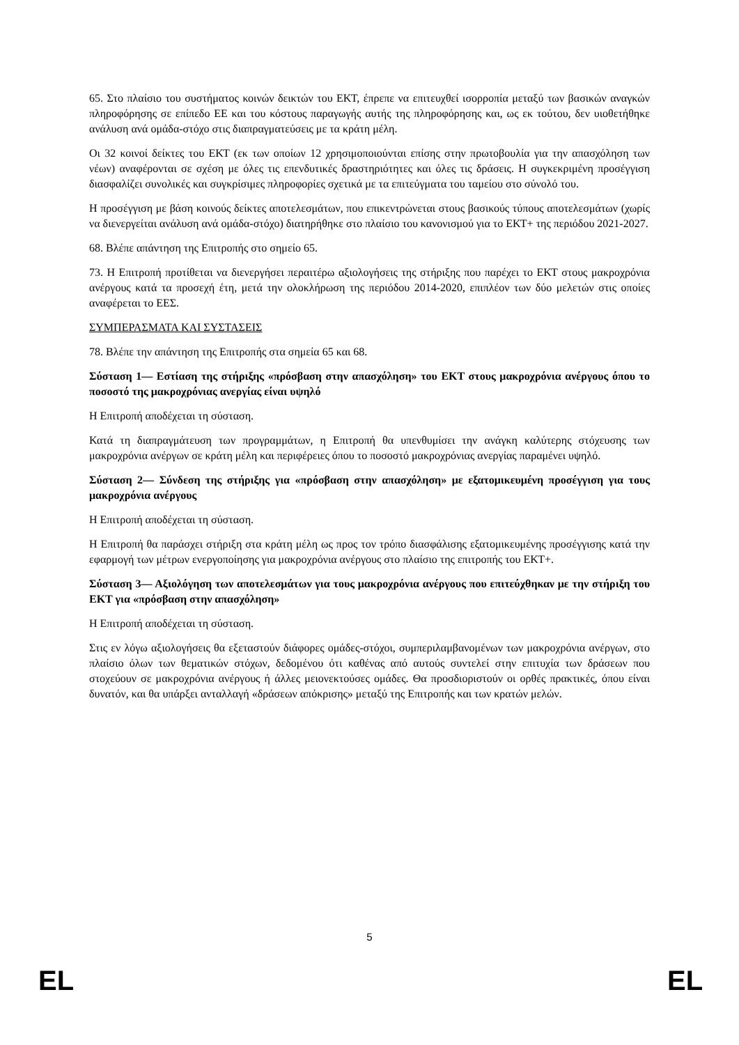65. Στο πλαίσιο του συστήματος κοινών δεικτών του ΕΚΤ, έπρεπε να επιτευχθεί ισορροπία μεταξύ των βασικών αναγκών πληροφόρησης σε επίπεδο ΕΕ και του κόστους παραγωγής αυτής της πληροφόρησης και, ως εκ τούτου, δεν υιοθετήθηκε ανάλυση ανά ομάδα-στόχο στις διαπραγματεύσεις με τα κράτη μέλη.
Οι 32 κοινοί δείκτες του ΕΚΤ (εκ των οποίων 12 χρησιμοποιούνται επίσης στην πρωτοβουλία για την απασχόληση των νέων) αναφέρονται σε σχέση με όλες τις επενδυτικές δραστηριότητες και όλες τις δράσεις. Η συγκεκριμένη προσέγγιση διασφαλίζει συνολικές και συγκρίσιμες πληροφορίες σχετικά με τα επιτεύγματα του ταμείου στο σύνολό του.
Η προσέγγιση με βάση κοινούς δείκτες αποτελεσμάτων, που επικεντρώνεται στους βασικούς τύπους αποτελεσμάτων (χωρίς να διενεργείται ανάλυση ανά ομάδα-στόχο) διατηρήθηκε στο πλαίσιο του κανονισμού για το ΕΚΤ+ της περιόδου 2021-2027.
68. Βλέπε απάντηση της Επιτροπής στο σημείο 65.
73. Η Επιτροπή προτίθεται να διενεργήσει περαιτέρω αξιολογήσεις της στήριξης που παρέχει το ΕΚΤ στους μακροχρόνια ανέργους κατά τα προσεχή έτη, μετά την ολοκλήρωση της περιόδου 2014-2020, επιπλέον των δύο μελετών στις οποίες αναφέρεται το ΕΕΣ.
ΣΥΜΠΕΡΑΣΜΑΤΑ ΚΑΙ ΣΥΣΤΑΣΕΙΣ
78. Βλέπε την απάντηση της Επιτροπής στα σημεία 65 και 68.
Σύσταση 1— Εστίαση της στήριξης «πρόσβαση στην απασχόληση» του ΕΚΤ στους μακροχρόνια ανέργους όπου το ποσοστό της μακροχρόνιας ανεργίας είναι υψηλό
Η Επιτροπή αποδέχεται τη σύσταση.
Κατά τη διαπραγμάτευση των προγραμμάτων, η Επιτροπή θα υπενθυμίσει την ανάγκη καλύτερης στόχευσης των μακροχρόνια ανέργων σε κράτη μέλη και περιφέρειες όπου το ποσοστό μακροχρόνιας ανεργίας παραμένει υψηλό.
Σύσταση 2— Σύνδεση της στήριξης για «πρόσβαση στην απασχόληση» με εξατομικευμένη προσέγγιση για τους μακροχρόνια ανέργους
Η Επιτροπή αποδέχεται τη σύσταση.
Η Επιτροπή θα παράσχει στήριξη στα κράτη μέλη ως προς τον τρόπο διασφάλισης εξατομικευμένης προσέγγισης κατά την εφαρμογή των μέτρων ενεργοποίησης για μακροχρόνια ανέργους στο πλαίσιο της επιτροπής του ΕΚΤ+.
Σύσταση 3— Αξιολόγηση των αποτελεσμάτων για τους μακροχρόνια ανέργους που επιτεύχθηκαν με την στήριξη του ΕΚΤ για «πρόσβαση στην απασχόληση»
Η Επιτροπή αποδέχεται τη σύσταση.
Στις εν λόγω αξιολογήσεις θα εξεταστούν διάφορες ομάδες-στόχοι, συμπεριλαμβανομένων των μακροχρόνια ανέργων, στο πλαίσιο όλων των θεματικών στόχων, δεδομένου ότι καθένας από αυτούς συντελεί στην επιτυχία των δράσεων που στοχεύουν σε μακροχρόνια ανέργους ή άλλες μειονεκτούσες ομάδες. Θα προσδιοριστούν οι ορθές πρακτικές, όπου είναι δυνατόν, και θα υπάρξει ανταλλαγή «δράσεων απόκρισης» μεταξύ της Επιτροπής και των κρατών μελών.
5
EL EL